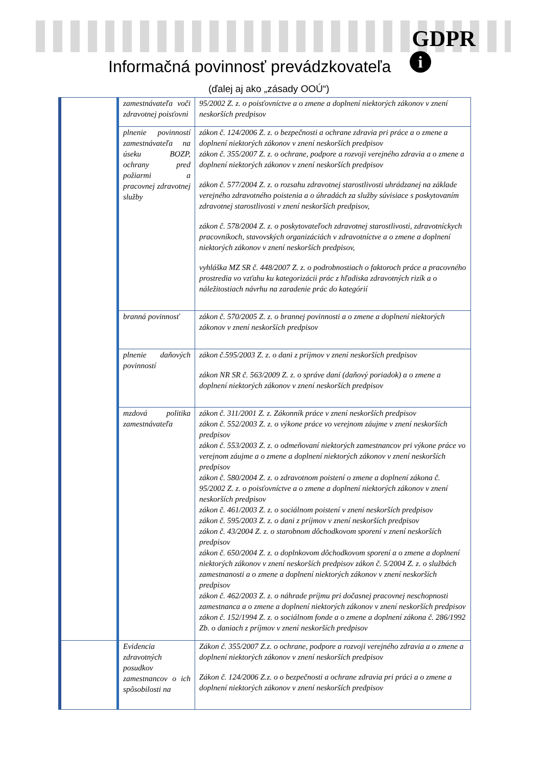GDPR
i
Informačná povinnosť prevádzkovateľa
(ďalej aj ako „zásady OOÚ“)
| | zamestnávateľa voči zdravotnej poisťovni | 95/2002 Z. z. o poisťovníctve a o zmene a doplnení niektorých zákonov v znení neskorších predpisov |
| | plnenie povinností zamestnávateľa na úseku BOZP, ochrany pred požiarmi a pracovnej zdravotnej služby | zákon č. 124/2006 Z. z. o bezpečnosti a ochrane zdravia pri práce a o zmene a doplnení niektorých zákonov v znení neskorších predpisov zákon č. 355/2007 Z. z. o ochrane, podpore a rozvoji verejného zdravia a o zmene a doplnení niektorých zákonov v znení neskorších predpisov zákon č. 577/2004 Z. z. o rozsahu zdravotnej starostlivosti uhrádzanej na základe verejného zdravotného poistenia a o úhradách za služby súvisiace s poskytovaním zdravotnej starostlivosti v znení neskorších predpisov, zákon č. 578/2004 Z. z. o poskytovateľoch zdravotnej starostlivosti, zdravotníckych pracovníkoch, stavovských organizáciách v zdravotníctve a o zmene a doplnení niektorých zákonov v znení neskorších predpisov, vyhláška MZ SR č. 448/2007 Z. z. o podrobnostiach o faktoroch práce a pracovného prostredia vo vzťahu ku kategorizácii prác z hľadiska zdravotných rizík a o náležitostiach návrhu na zaradenie prác do kategórií |
| | branná povinnosť | zákon č. 570/2005 Z. z. o brannej povinnosti a o zmene a doplnení niektorých zákonov v znení neskorších predpisov |
| | plnenie daňových povinností | zákon č.595/2003 Z. z. o dani z príjmov v znení neskorších predpisov zákon NR SR č. 563/2009 Z. z. o správe daní (daňový poriadok) a o zmene a doplnení niektorých zákonov v znení neskorších predpisov |
| | mzdová politika zamestnávateľa | zákon č. 311/2001 Z. z. Zákonník práce v znení neskorších predpisov zákon č. 552/2003 Z. z. o výkone práce vo verejnom záujme v znení neskorších predpisov zákon č. 553/2003 Z. z. o odmeňovaní niektorých zamestnancov pri výkone práce vo verejnom záujme a o zmene a doplnení niektorých zákonov v znení neskorších predpisov zákon č. 580/2004 Z. z. o zdravotnom poistení o zmene a doplnení zákona č. 95/2002 Z. z. o poisťovníctve a o zmene a doplnení niektorých zákonov v znení neskorších predpisov zákon č. 461/2003 Z. z. o sociálnom poistení v znení neskorších predpisov zákon č. 595/2003 Z. z. o dani z príjmov v znení neskorších predpisov zákon č. 43/2004 Z. z. o starobnom dôchodkovom sporení v znení neskorších predpisov zákon č. 650/2004 Z. z. o doplnkovom dôchodkovom sporení a o zmene a doplnení niektorých zákonov v znení neskorších predpisov zákon č. 5/2004 Z. z. o službách zamestnanosti a o zmene a doplnení niektorých zákonov v znení neskorších predpisov zákon č. 462/2003 Z. z. o náhrade príjmu pri dočasnej pracovnej neschopnosti zamestnanca a o zmene a doplnení niektorých zákonov v znení neskorších predpisov zákon č. 152/1994 Z. z. o sociálnom fonde a o zmene a doplnení zákona č. 286/1992 Zb. o daniach z príjmov v znení neskorších predpisov |
| | Evidencia zdravotných posudkov zamestnancov o ich spôsobilosti na | Zákon č. 355/2007 Z.z. o ochrane, podpore a rozvoji verejného zdravia a o zmene a doplnení niektorých zákonov v znení neskorších predpisov Zákon č. 124/2006 Z.z. o o bezpečnosti a ochrane zdravia pri práci a o zmene a doplnení niektorých zákonov v znení neskorších predpisov |